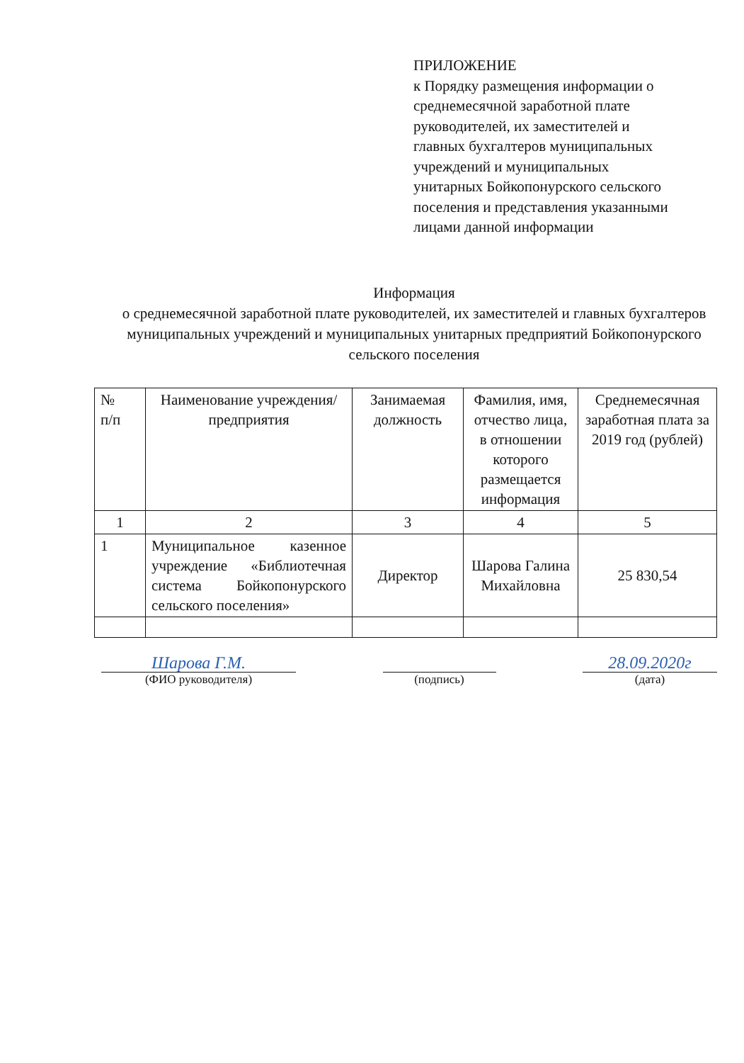ПРИЛОЖЕНИЕ
к Порядку размещения информации о среднемесячной заработной плате руководителей, их заместителей и главных бухгалтеров муниципальных учреждений и муниципальных унитарных Бойкопонурского сельского поселения и представления указанными лицами данной информации
Информация
о среднемесячной заработной плате руководителей, их заместителей и главных бухгалтеров муниципальных учреждений и муниципальных унитарных предприятий Бойкопонурского сельского поселения
| № п/п | Наименование учреждения/предприятия | Занимаемая должность | Фамилия, имя, отчество лица, в отношении которого размещается информация | Среднемесячная заработная плата за 2019 год (рублей) |
| --- | --- | --- | --- | --- |
| 1 | 2 | 3 | 4 | 5 |
| 1 | Муниципальное казенное учреждение «Библиотечная система Бойкопонурского сельского поселения» | Директор | Шарова Галина Михайловна | 25 830,54 |
Шарова Г.М.
(ФИО руководителя)
(подпись)
28.09.2020г
(дата)